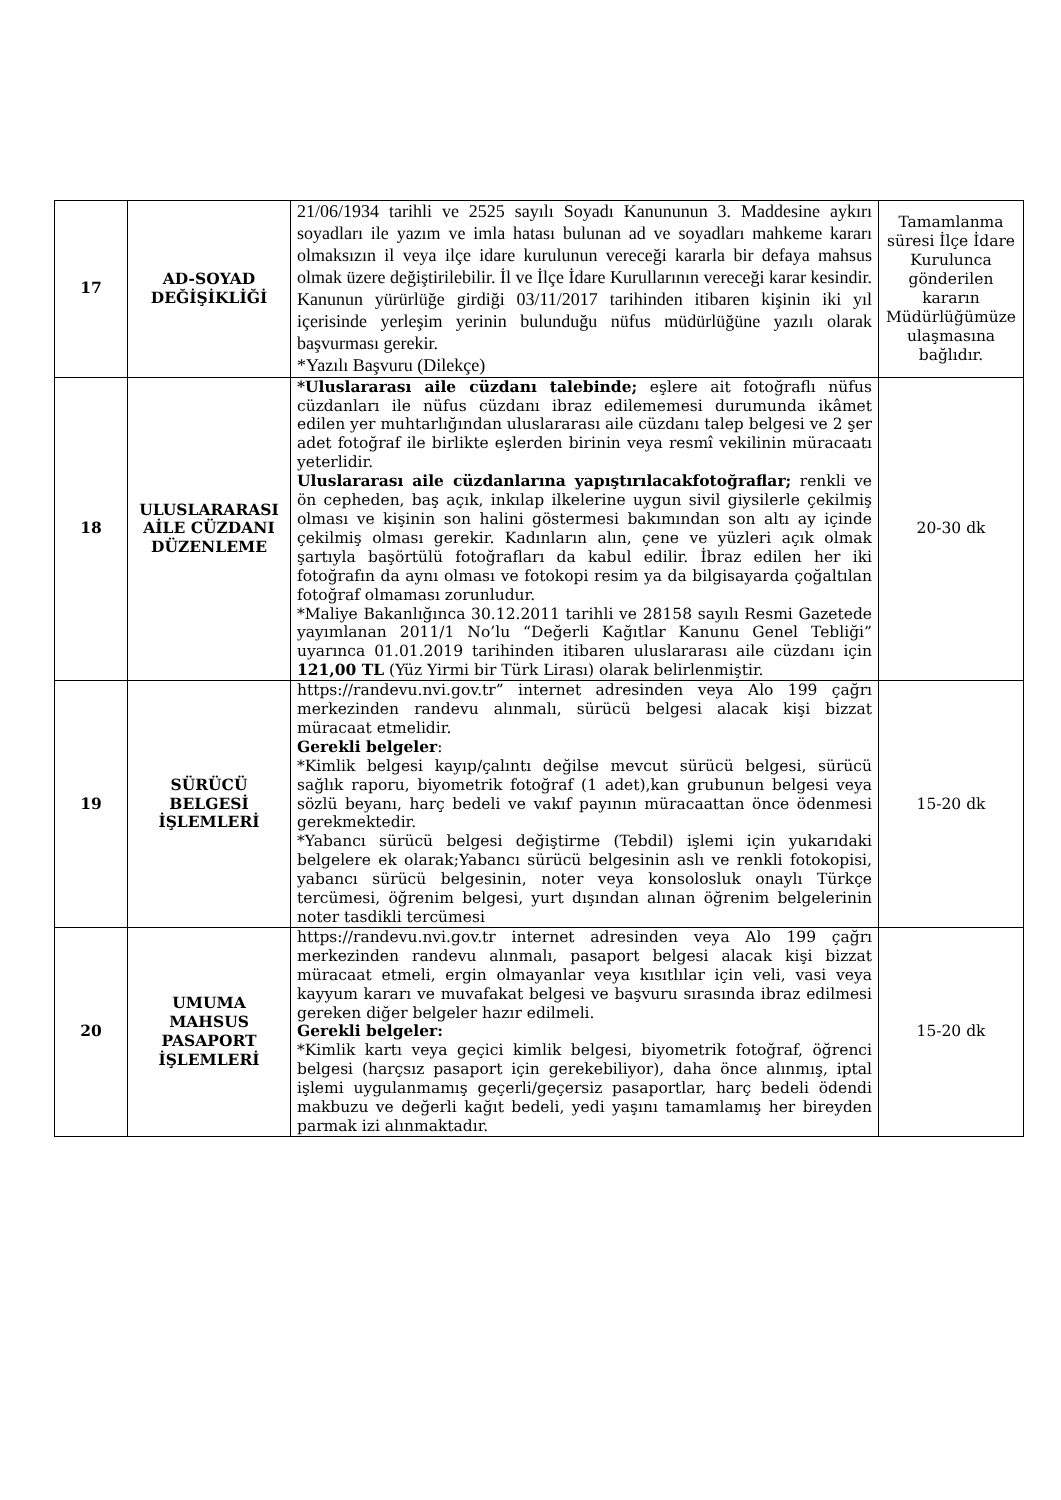| 17 | AD-SOYAD DEĞİŞİKLİĞİ | 21/06/1934 tarihli ve 2525 sayılı Soyadı Kanununun 3. Maddesine aykırı soyadları ile yazım ve imla hatası bulunan ad ve soyadları mahkeme kararı olmaksızın il veya ilçe idare kurulunun vereceği kararla bir defaya mahsus olmak üzere değiştirilebilir. İl ve İlçe İdare Kurullarının vereceği karar kesindir. Kanunun yürürlüğe girdiği 03/11/2017 tarihinden itibaren kişinin iki yıl içerisinde yerleşim yerinin bulunduğu nüfus müdürlüğüne yazılı olarak başvurması gerekir. *Yazılı Başvuru (Dilekçe) | Tamamlanma süresi İlçe İdare Kurulunca gönderilen kararın Müdürlüğümüze ulaşmasına bağlıdır. |
| 18 | ULUSLARARASI AİLE CÜZDANI DÜZENLEME | *Uluslararası aile cüzdanı talebinde; eşlere ait fotoğraflı nüfus cüzdanları ile nüfus cüzdanı ibraz edilememesi durumunda ikâmet edilen yer muhtarlığından uluslararası aile cüzdanı talep belgesi ve 2 şer adet fotoğraf ile birlikte eşlerden birinin veya resmî vekilinin müracaatı yeterlidir. Uluslararası aile cüzdanlarına yapıştırılacakfotoğraflar; renkli ve ön cepheden, baş açık, inkılap ilkelerine uygun sivil giysilerle çekilmiş olması ve kişinin son halini göstermesi bakımından son altı ay içinde çekilmiş olması gerekir. Kadınların alın, çene ve yüzleri açık olmak şartıyla başörtülü fotoğrafları da kabul edilir. İbraz edilen her iki fotoğrafın da aynı olması ve fotokopi resim ya da bilgisayarda çoğaltılan fotoğraf olmaması zorunludur. *Maliye Bakanlığınca 30.12.2011 tarihli ve 28158 sayılı Resmi Gazetede yayımlanan 2011/1 No’lu “Değerli Kağıtlar Kanunu Genel Tebliği” uyarınca 01.01.2019 tarihinden itibaren uluslararası aile cüzdanı için 121,00 TL (Yüz Yirmi bir Türk Lirası) olarak belirlenmiştir. | 20-30 dk |
| 19 | SÜRÜCÜ BELGESİ İŞLEMLERİ | https://randevu.nvi.gov.tr” internet adresinden veya Alo 199 çağrı merkezinden randevu alınmalı, sürücü belgesi alacak kişi bizzat müracaat etmelidir. Gerekli belgeler : *Kimlik belgesi kayıp/çalıntı değilse mevcut sürücü belgesi, sürücü sağlık raporu, biyometrik fotoğraf (1 adet),kan grubunun belgesi veya sözlü beyanı, harç bedeli ve vakıf payının müracaattan önce ödenmesi gerekmektedir. *Yabancı sürücü belgesi değiştirme (Tebdil) işlemi için yukarıdaki belgelere ek olarak;Yabancı sürücü belgesinin aslı ve renkli fotokopisi, yabancı sürücü belgesinin, noter veya konsolosluk onaylı Türkçe tercümesi, öğrenim belgesi, yurt dışından alınan öğrenim belgelerinin noter tasdikli tercümesi | 15-20 dk |
| 20 | UMUMA MAHSUS PASAPORT İŞLEMLERİ | https://randevu.nvi.gov.tr internet adresinden veya Alo 199 çağrı merkezinden randevu alınmalı, pasaport belgesi alacak kişi bizzat müracaat etmeli, ergin olmayanlar veya kısıtlılar için veli, vasi veya kayyum kararı ve muvafakat belgesi ve başvuru sırasında ibraz edilmesi gereken diğer belgeler hazır edilmeli. Gerekli belgeler: *Kimlik kartı veya geçici kimlik belgesi, biyometrik fotoğraf, öğrenci belgesi (harçsız pasaport için gerekebiliyor), daha önce alınmış, iptal işlemi uygulanmamış geçerli/geçersiz pasaportlar, harç bedeli ödendi makbuzu ve değerli kağıt bedeli, yedi yaşını tamamlamış her bireyden parmak izi alınmaktadır. | 15-20 dk |